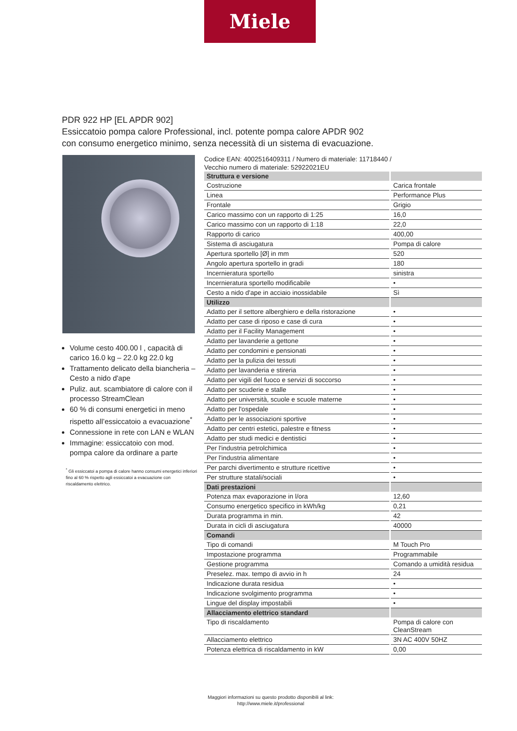Miele
PDR 922 HP [EL APDR 902]
Essiccatoio pompa calore Professional, incl. potente pompa calore APDR 902
con consumo energetico minimo, senza necessità di un sistema di evacuazione.
Volume cesto 400.00 l , capacità di carico 16.0 kg – 22.0 kg 22.0 kg
Trattamento delicato della biancheria – Cesto a nido d'ape
Puliz. aut. scambiatore di calore con il processo StreamClean
60 % di consumi energetici in meno rispetto all’essiccatoio a evacuazione<sup>*</sup>
Connessione in rete con LAN e WLAN
Immagine: essiccatoio con mod. pompa calore da ordinare a parte
<sup>*</sup> Gli essiccatoi a pompa di calore hanno consumi energetici inferiori fino al 60 % rispetto agli essiccatoi a evacuazione con riscaldamento elettrico.
Codice EAN: 4002516409311 / Numero di materiale: 11718440 /
Vecchio numero di materiale: 52922021EU
| Struttura e versione | |
| Costruzione | Carica frontale |
| Linea | Performance Plus |
| Frontale | Grigio |
| Carico massimo con un rapporto di 1:25 | 16,0 |
| Carico massimo con un rapporto di 1:18 | 22,0 |
| Rapporto di carico | 400,00 |
| Sistema di asciugatura | Pompa di calore |
| Apertura sportello [Ø] in mm | 520 |
| Angolo apertura sportello in gradi | 180 |
| Incernieratura sportello | sinistra |
| Incernieratura sportello modificabile | • |
| Cesto a nido d'ape in acciaio inossidabile | Sì |
| Utilizzo | |
| Adatto per il settore alberghiero e della ristorazione | • |
| Adatto per case di riposo e case di cura | • |
| Adatto per il Facility Management | • |
| Adatto per lavanderie a gettone | • |
| Adatto per condomini e pensionati | • |
| Adatto per la pulizia dei tessuti | • |
| Adatto per lavanderia e stireria | • |
| Adatto per vigili del fuoco e servizi di soccorso | • |
| Adatto per scuderie e stalle | • |
| Adatto per università, scuole e scuole materne | • |
| Adatto per l'ospedale | • |
| Adatto per le associazioni sportive | • |
| Adatto per centri estetici, palestre e fitness | • |
| Adatto per studi medici e dentistici | • |
| Per l'industria petrolchimica | • |
| Per l'industria alimentare | • |
| Per parchi divertimento e strutture ricettive | • |
| Per strutture statali/sociali | • |
| Dati prestazioni | |
| Potenza max evaporazione in l/ora | 12,60 |
| Consumo energetico specifico in kWh/kg | 0,21 |
| Durata programma in min. | 42 |
| Durata in cicli di asciugatura | 40000 |
| Comandi | |
| Tipo di comandi | M Touch Pro |
| Impostazione programma | Programmabile |
| Gestione programma | Comando a umidità residua |
| Preselez. max. tempo di avvio in h | 24 |
| Indicazione durata residua | • |
| Indicazione svolgimento programma | • |
| Lingue del display impostabili | • |
| Allacciamento elettrico standard | |
| Tipo di riscaldamento | Pompa di calore con CleanStream |
| Allacciamento elettrico | 3N AC 400V 50HZ |
| Potenza elettrica di riscaldamento in kW | 0,00 |
Maggiori informazioni su questo prodotto disponibili al link:
http://www.miele.it/professional